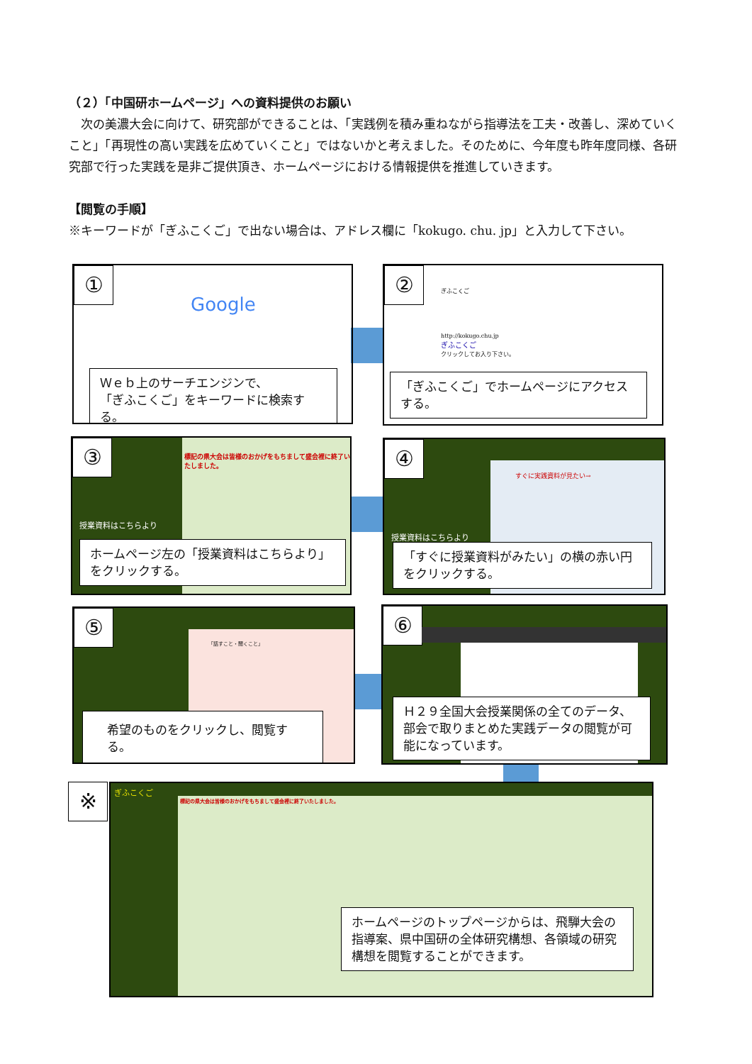（２）「中国研ホームページ」への資料提供のお願い
　次の美濃大会に向けて、研究部ができることは、「実践例を積み重ねながら指導法を工夫・改善し、深めていくこと」「再現性の高い実践を広めていくこと」ではないかと考えました。そのために、今年度も昨年度同様、各研究部で行った実践を是非ご提供頂き、ホームページにおける情報提供を推進していきます。
【閲覧の手順】
※キーワードが「ぎふこくご」で出ない場合は、アドレス欄に「kokugo. chu. jp」と入力して下さい。
①
Google
Ｗｅｂ上のサーチエンジンで、
「ぎふこくご」をキーワードに検索する。
② ぎふこくご
http://kokugo.chu.jp
ぎふこくご
クリックしてお入り下さい。
「ぎふこくご」でホームページにアクセスする。
③
標記の県大会は皆様のおかげをもちまして盛会裡に終了いたしました。
授業資料はこちらより
ホームページ左の「授業資料はこちらより」をクリックする。
④
すぐに実践資料が見たい→
授業資料はこちらより
「すぐに授業資料がみたい」の横の赤い円をクリックする。
⑤
「話すこと・聞くこと」
希望のものをクリックし、閲覧する。
⑥
Ｈ２９全国大会授業関係の全てのデータ、部会で取りまとめた実践データの閲覧が可能になっています。
※
標記の県大会は皆様のおかげをもちまして盛会裡に終了いたしました。
ぎふこくご
ホームページのトップページからは、飛騨大会の指導案、県中国研の全体研究構想、各領域の研究構想を閲覧することができます。